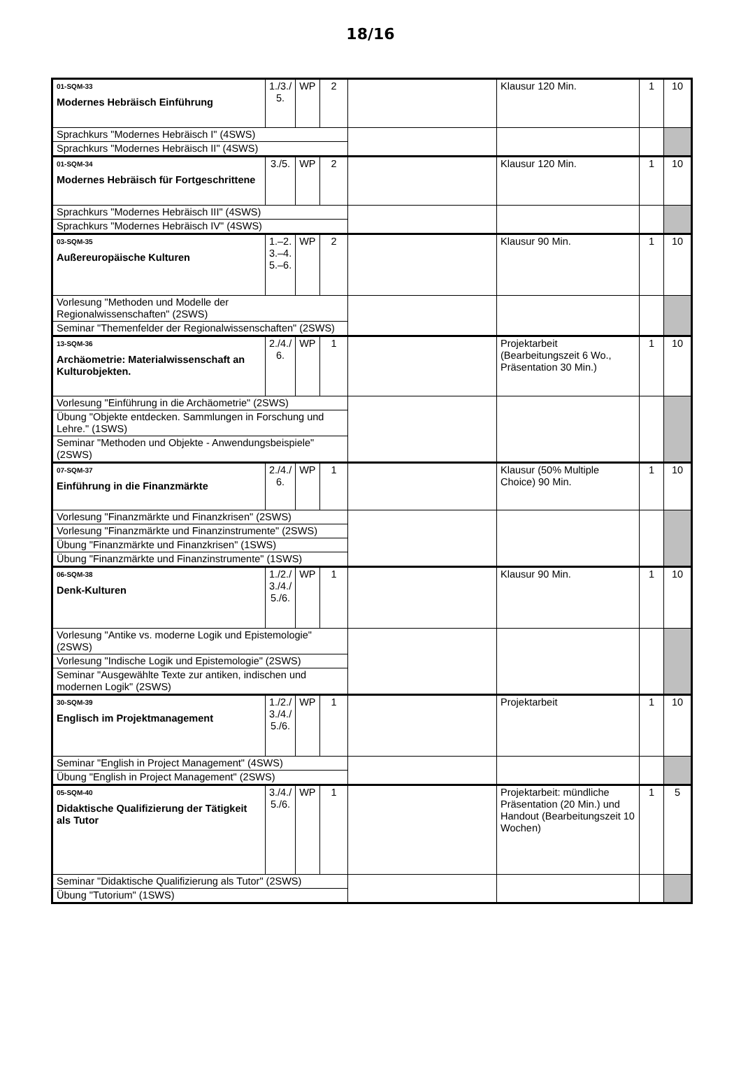18/16
| 01-SQM-33 Modernes Hebräisch Einführung | 1./3./ 5. | WP | 2 | | Klausur 120 Min. | 1 | 10 |
| Sprachkurs "Modernes Hebräisch I" (4SWS) | | | | | | | |
| Sprachkurs "Modernes Hebräisch II" (4SWS) | | | | | | | |
| 01-SQM-34 Modernes Hebräisch für Fortgeschrittene | 3./5. | WP | 2 | | Klausur 120 Min. | 1 | 10 |
| Sprachkurs "Modernes Hebräisch III" (4SWS) | | | | | | | |
| Sprachkurs "Modernes Hebräisch IV" (4SWS) | | | | | | | |
| 03-SQM-35 Außereuropäische Kulturen | 1.–2. 3.–4. 5.–6. | WP | 2 | | Klausur 90 Min. | 1 | 10 |
| Vorlesung "Methoden und Modelle der Regionalwissenschaften" (2SWS) | | | | | | | |
| Seminar "Themenfelder der Regionalwissenschaften" (2SWS) | | | | | | | |
| 13-SQM-36 Archäometrie: Materialwissenschaft an Kulturobjekten. | 2./4./ 6. | WP | 1 | | Projektarbeit (Bearbeitungszeit 6 Wo., Präsentation 30 Min.) | 1 | 10 |
| Vorlesung "Einführung in die Archäometrie" (2SWS) | | | | | | | |
| Übung "Objekte entdecken. Sammlungen in Forschung und Lehre." (1SWS) | | | | | | | |
| Seminar "Methoden und Objekte - Anwendungsbeispiele" (2SWS) | | | | | | | |
| 07-SQM-37 Einführung in die Finanzmärkte | 2./4./ 6. | WP | 1 | | Klausur (50% Multiple Choice) 90 Min. | 1 | 10 |
| Vorlesung "Finanzmärkte und Finanzkrisen" (2SWS) | | | | | | | |
| Vorlesung "Finanzmärkte und Finanzinstrumente" (2SWS) | | | | | | | |
| Übung "Finanzmärkte und Finanzkrisen" (1SWS) | | | | | | | |
| Übung "Finanzmärkte und Finanzinstrumente" (1SWS) | | | | | | | |
| 06-SQM-38 Denk-Kulturen | 1./2./ 3./4./ 5./6. | WP | 1 | | Klausur 90 Min. | 1 | 10 |
| Vorlesung "Antike vs. moderne Logik und Epistemologie" (2SWS) | | | | | | | |
| Vorlesung "Indische Logik und Epistemologie" (2SWS) | | | | | | | |
| Seminar "Ausgewählte Texte zur antiken, indischen und modernen Logik" (2SWS) | | | | | | | |
| 30-SQM-39 Englisch im Projektmanagement | 1./2./ 3./4./ 5./6. | WP | 1 | | Projektarbeit | 1 | 10 |
| Seminar "English in Project Management" (4SWS) | | | | | | | |
| Übung "English in Project Management" (2SWS) | | | | | | | |
| 05-SQM-40 Didaktische Qualifizierung der Tätigkeit als Tutor | 3./4./ 5./6. | WP | 1 | | Projektarbeit: mündliche Präsentation (20 Min.) und Handout (Bearbeitungszeit 10 Wochen) | 1 | 5 |
| Seminar "Didaktische Qualifizierung als Tutor" (2SWS) | | | | | | | |
| Übung "Tutorium" (1SWS) | | | | | | | |